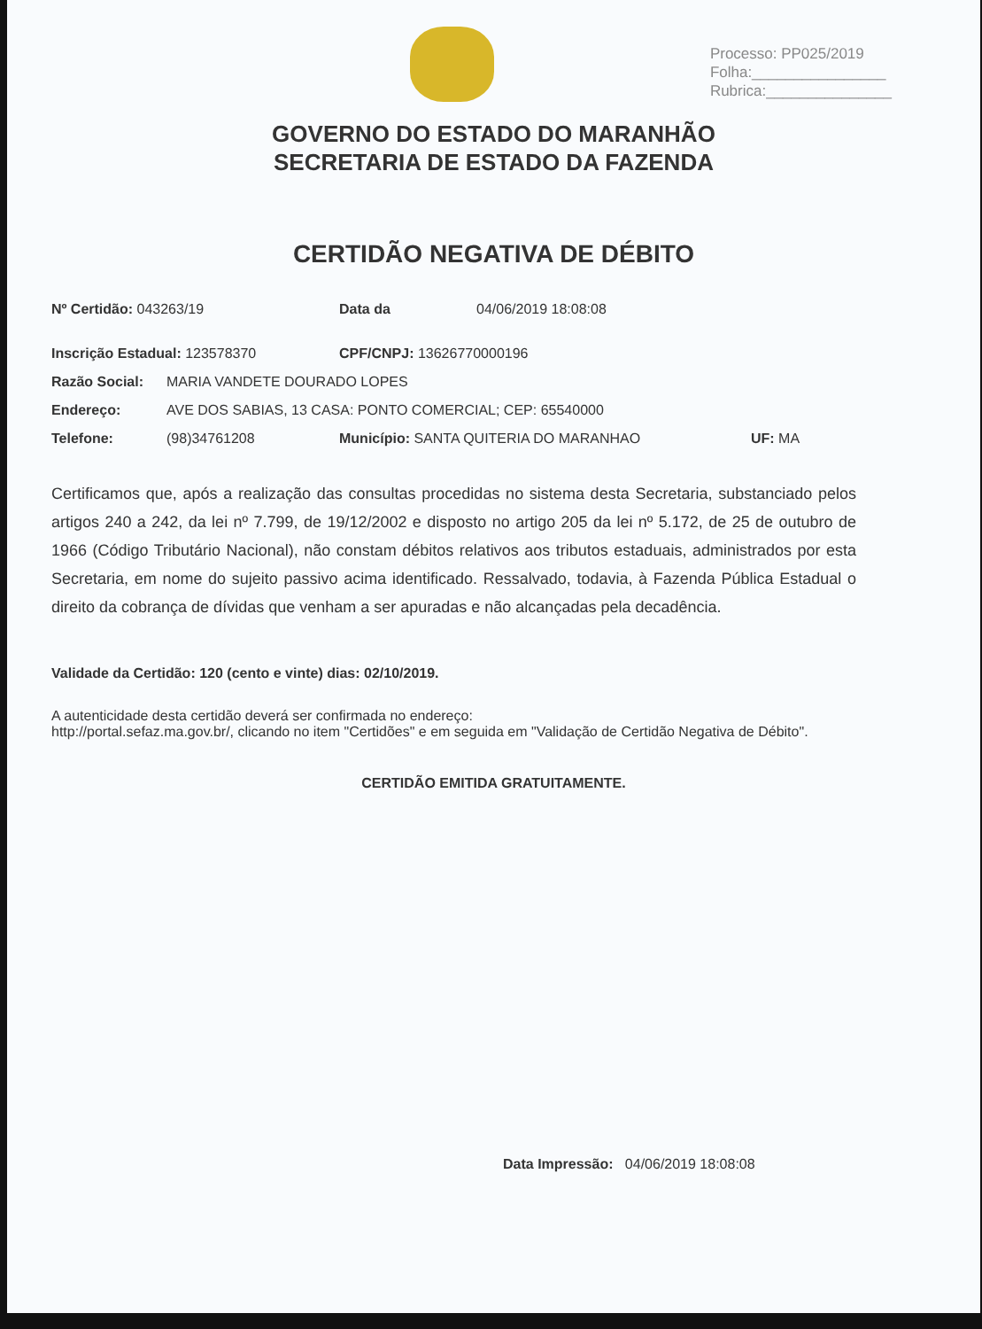Processo: PP025/2019
Folha:________________
Rubrica:_______________
GOVERNO DO ESTADO DO MARANHÃO
SECRETARIA DE ESTADO DA FAZENDA
CERTIDÃO NEGATIVA DE DÉBITO
Nº Certidão: 043263/19 Data da 04/06/2019 18:08:08
Inscrição Estadual: 123578370 CPF/CNPJ: 13626770000196
Razão Social: MARIA VANDETE DOURADO LOPES
Endereço: AVE DOS SABIAS, 13 CASA: PONTO COMERCIAL; CEP: 65540000
Telefone: (98)34761208 Município: SANTA QUITERIA DO MARANHAO UF: MA
Certificamos que, após a realização das consultas procedidas no sistema desta Secretaria, substanciado pelos artigos 240 a 242, da lei nº 7.799, de 19/12/2002 e disposto no artigo 205 da lei nº 5.172, de 25 de outubro de 1966 (Código Tributário Nacional), não constam débitos relativos aos tributos estaduais, administrados por esta Secretaria, em nome do sujeito passivo acima identificado. Ressalvado, todavia, à Fazenda Pública Estadual o direito da cobrança de dívidas que venham a ser apuradas e não alcançadas pela decadência.
Validade da Certidão: 120 (cento e vinte) dias: 02/10/2019.
A autenticidade desta certidão deverá ser confirmada no endereço:
http://portal.sefaz.ma.gov.br/, clicando no item "Certidões" e em seguida em "Validação de Certidão Negativa de Débito".
CERTIDÃO EMITIDA GRATUITAMENTE.
Data Impressão: 04/06/2019 18:08:08